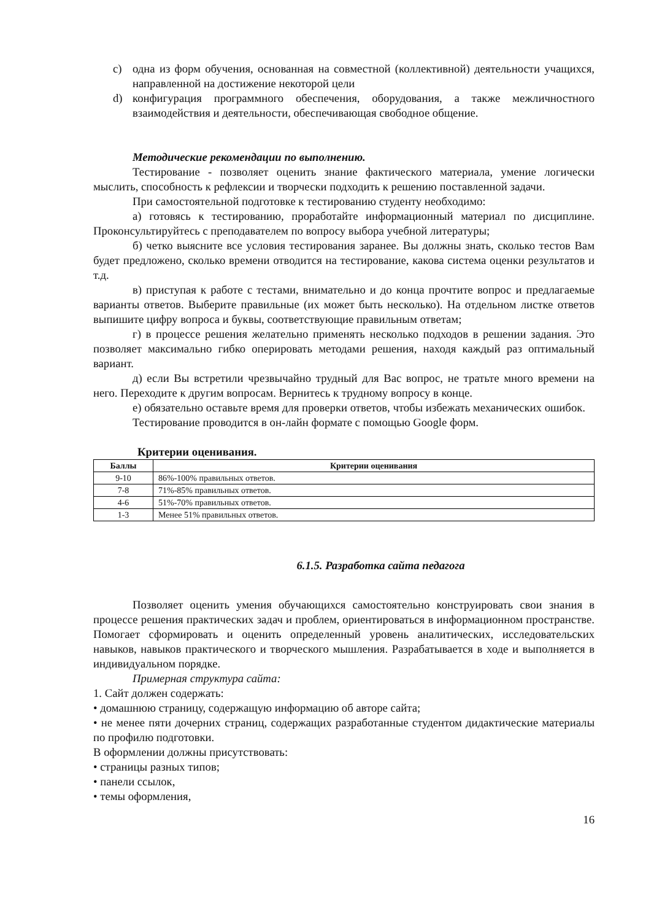c) одна из форм обучения, основанная на совместной (коллективной) деятельности учащихся, направленной на достижение некоторой цели
d) конфигурация программного обеспечения, оборудования, а также межличностного взаимодействия и деятельности, обеспечивающая свободное общение.
Методические рекомендации по выполнению.
Тестирование - позволяет оценить знание фактического материала, умение логически мыслить, способность к рефлексии и творчески подходить к решению поставленной задачи.
При самостоятельной подготовке к тестированию студенту необходимо:
а) готовясь к тестированию, проработайте информационный материал по дисциплине. Проконсультируйтесь с преподавателем по вопросу выбора учебной литературы;
б) четко выясните все условия тестирования заранее. Вы должны знать, сколько тестов Вам будет предложено, сколько времени отводится на тестирование, какова система оценки результатов и т.д.
в) приступая к работе с тестами, внимательно и до конца прочтите вопрос и предлагаемые варианты ответов. Выберите правильные (их может быть несколько). На отдельном листке ответов выпишите цифру вопроса и буквы, соответствующие правильным ответам;
г) в процессе решения желательно применять несколько подходов в решении задания. Это позволяет максимально гибко оперировать методами решения, находя каждый раз оптимальный вариант.
д) если Вы встретили чрезвычайно трудный для Вас вопрос, не тратьте много времени на него. Переходите к другим вопросам. Вернитесь к трудному вопросу в конце.
е) обязательно оставьте время для проверки ответов, чтобы избежать механических ошибок.
Тестирование проводится в он-лайн формате с помощью Google форм.
Критерии оценивания.
| Баллы | Критерии оценивания |
| --- | --- |
| 9-10 | 86%-100% правильных ответов. |
| 7-8 | 71%-85% правильных ответов. |
| 4-6 | 51%-70% правильных ответов. |
| 1-3 | Менее 51% правильных ответов. |
6.1.5. Разработка сайта педагога
Позволяет оценить умения обучающихся самостоятельно конструировать свои знания в процессе решения практических задач и проблем, ориентироваться в информационном пространстве. Помогает сформировать и оценить определенный уровень аналитических, исследовательских навыков, навыков практического и творческого мышления. Разрабатывается в ходе и выполняется в индивидуальном порядке.
Примерная структура сайта:
1. Сайт должен содержать:
• домашнюю страницу, содержащую информацию об авторе сайта;
• не менее пяти дочерних страниц, содержащих разработанные студентом дидактические материалы по профилю подготовки.
В оформлении должны присутствовать:
• страницы разных типов;
• панели ссылок,
• темы оформления,
16